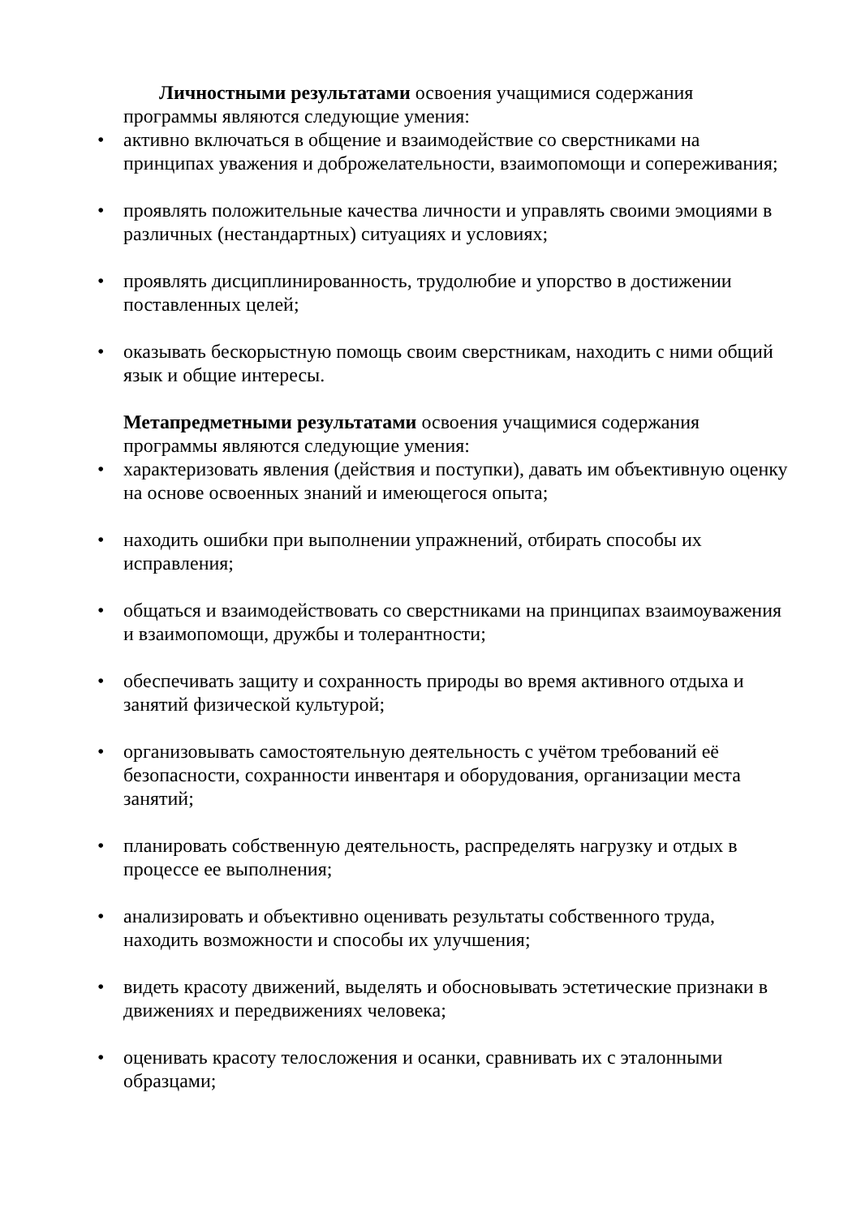Личностными результатами освоения учащимися содержания программы являются следующие умения:
• активно включаться в общение и взаимодействие со сверстниками на принципах уважения и доброжелательности, взаимопомощи и сопереживания;
• проявлять положительные качества личности и управлять своими эмоциями в различных (нестандартных) ситуациях и условиях;
• проявлять дисциплинированность, трудолюбие и упорство в достижении поставленных целей;
• оказывать бескорыстную помощь своим сверстникам, находить с ними общий язык и общие интересы.
Метапредметными результатами освоения учащимися содержания программы являются следующие умения:
• характеризовать явления (действия и поступки), давать им объективную оценку на основе освоенных знаний и имеющегося опыта;
• находить ошибки при выполнении упражнений, отбирать способы их исправления;
• общаться и взаимодействовать со сверстниками на принципах взаимоуважения и взаимопомощи, дружбы и толерантности;
• обеспечивать защиту и сохранность природы во время активного отдыха и занятий физической культурой;
• организовывать самостоятельную деятельность с учётом требований её безопасности, сохранности инвентаря и оборудования, организации места занятий;
• планировать собственную деятельность, распределять нагрузку и отдых в процессе ее выполнения;
• анализировать и объективно оценивать результаты собственного труда, находить возможности и способы их улучшения;
• видеть красоту движений, выделять и обосновывать эстетические признаки в движениях и передвижениях человека;
• оценивать красоту телосложения и осанки, сравнивать их с эталонными образцами;